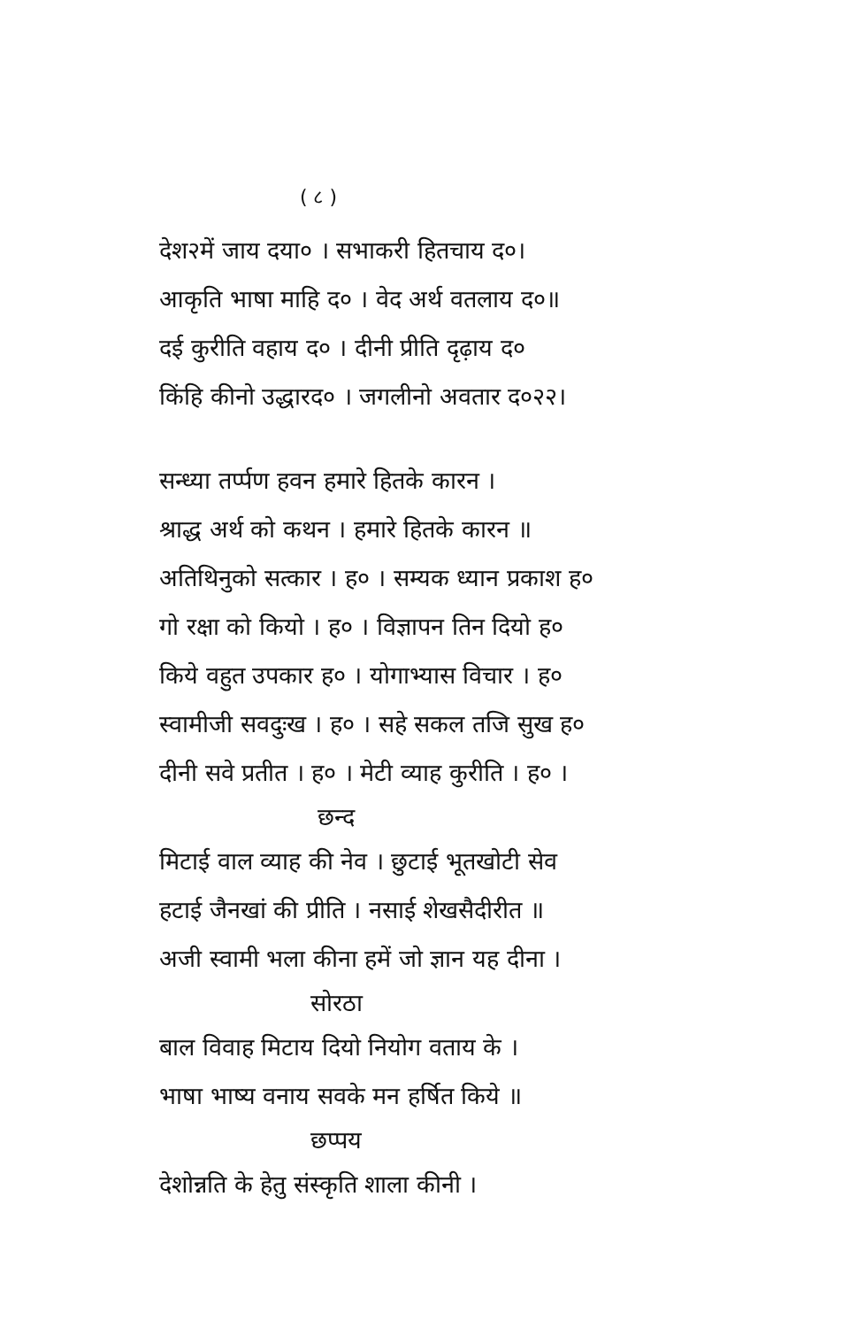( ८ )
देश२में जाय दया० । सभाकरी हितचाय द०।
आकृति भाषा माहि द० । वेद अर्थ वतलाय द०॥
दई कुरीति वहाय द० । दीनी प्रीति दृढ़ाय द०
किंहि कीनो उद्धारद० । जगलीनो अवतार द०२२।
सन्ध्या तर्प्पण हवन हमारे हितके कारन ।
श्राद्ध अर्थ को कथन । हमारे हितके कारन ॥
अतिथिनुको सत्कार । ह० । सम्यक ध्यान प्रकाश ह०
गो रक्षा को कियो । ह० । विज्ञापन तिन दियो ह०
किये वहुत उपकार ह० । योगाभ्यास विचार । ह०
स्वामीजी सवदुःख । ह० । सहे सकल तजि सुख ह०
दीनी सवे प्रतीत । ह० । मेटी व्याह कुरीति । ह० ।
छन्द
मिटाई वाल व्याह की नेव । छुटाई भूतखोटी सेव
हटाई जैनखां की प्रीति । नसाई शेखसैदीरीत ॥
अजी स्वामी भला कीना हमें जो ज्ञान यह दीना ।
सोरठा
बाल विवाह मिटाय दियो नियोग वताय के ।
भाषा भाष्य वनाय सवके मन हर्षित किये ॥
छप्पय
देशोन्नति के हेतु संस्कृति शाला कीनी ।